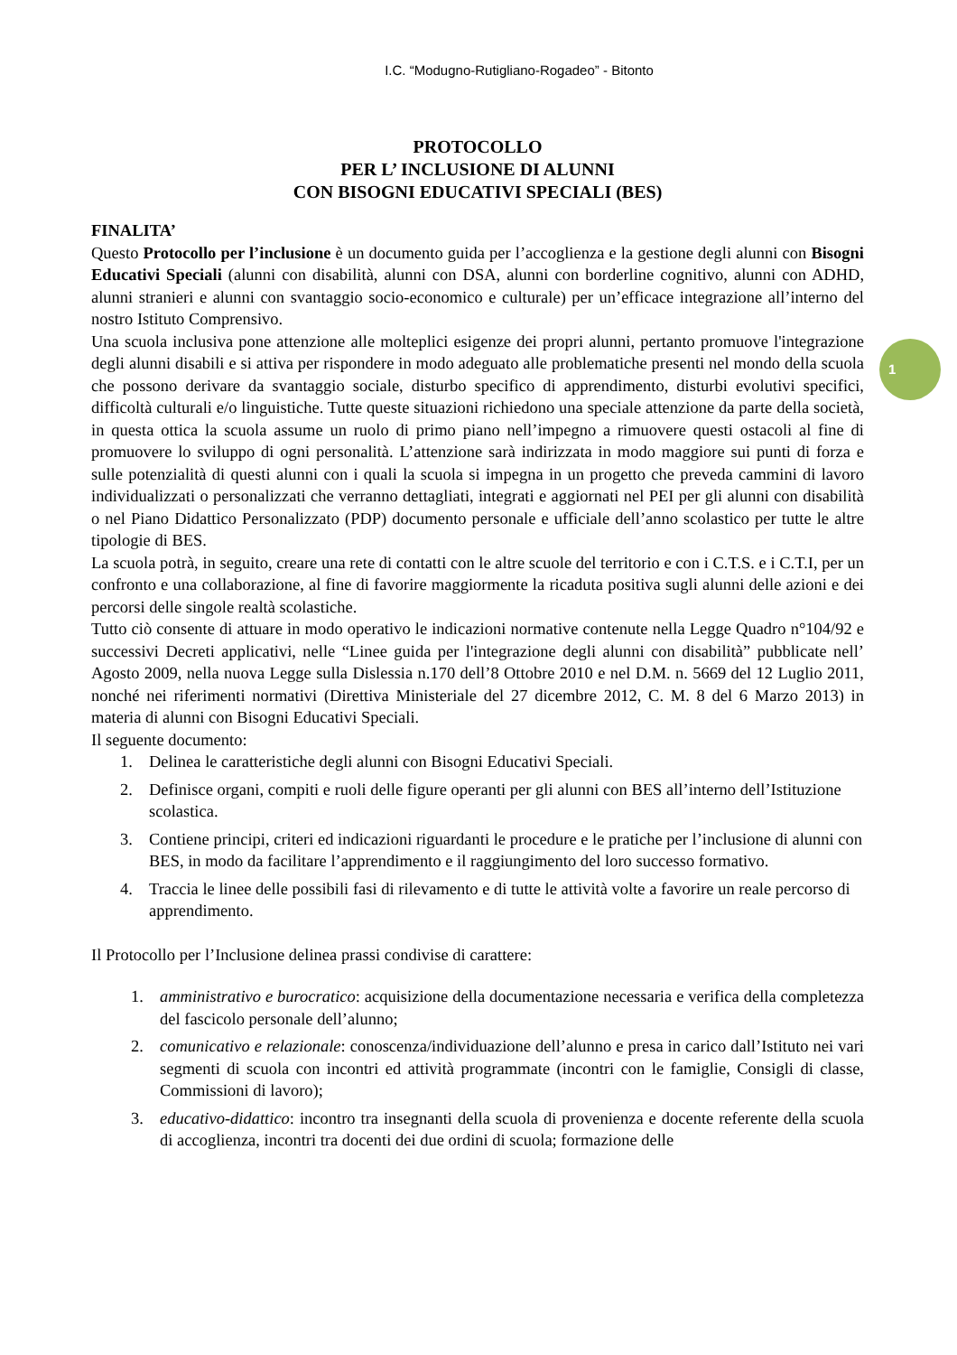I.C. “Modugno-Rutigliano-Rogadeo” - Bitonto
PROTOCOLLO
PER L’ INCLUSIONE DI ALUNNI
CON BISOGNI EDUCATIVI SPECIALI (BES)
FINALITA’
Questo Protocollo per l’inclusione è un documento guida per l’accoglienza e la gestione degli alunni con Bisogni Educativi Speciali (alunni con disabilità, alunni con DSA, alunni con borderline cognitivo, alunni con ADHD, alunni stranieri e alunni con svantaggio socio-economico e culturale) per un’efficace integrazione all’interno del nostro Istituto Comprensivo.
Una scuola inclusiva pone attenzione alle molteplici esigenze dei propri alunni, pertanto promuove l'integrazione degli alunni disabili e si attiva per rispondere in modo adeguato alle problematiche presenti nel mondo della scuola che possono derivare da svantaggio sociale, disturbo specifico di apprendimento, disturbi evolutivi specifici, difficoltà culturali e/o linguistiche. Tutte queste situazioni richiedono una speciale attenzione da parte della società, in questa ottica la scuola assume un ruolo di primo piano nell’impegno a rimuovere questi ostacoli al fine di promuovere lo sviluppo di ogni personalità. L’attenzione sarà indirizzata in modo maggiore sui punti di forza e sulle potenzialità di questi alunni con i quali la scuola si impegna in un progetto che preveda cammini di lavoro individualizzati o personalizzati che verranno dettagliati, integrati e aggiornati nel PEI per gli alunni con disabilità o nel Piano Didattico Personalizzato (PDP) documento personale e ufficiale dell’anno scolastico per tutte le altre tipologie di BES.
La scuola potrà, in seguito, creare una rete di contatti con le altre scuole del territorio e con i C.T.S. e i C.T.I, per un confronto e una collaborazione, al fine di favorire maggiormente la ricaduta positiva sugli alunni delle azioni e dei percorsi delle singole realtà scolastiche.
Tutto ciò consente di attuare in modo operativo le indicazioni normative contenute nella Legge Quadro n°104/92 e successivi Decreti applicativi, nelle “Linee guida per l'integrazione degli alunni con disabilità” pubblicate nell’ Agosto 2009, nella nuova Legge sulla Dislessia n.170 dell’8 Ottobre 2010 e nel D.M. n. 5669 del 12 Luglio 2011, nonché nei riferimenti normativi (Direttiva Ministeriale del 27 dicembre 2012, C. M. 8 del 6 Marzo 2013) in materia di alunni con Bisogni Educativi Speciali.
Il seguente documento:
1. Delinea le caratteristiche degli alunni con Bisogni Educativi Speciali.
2. Definisce organi, compiti e ruoli delle figure operanti per gli alunni con BES all’interno dell’Istituzione scolastica.
3. Contiene principi, criteri ed indicazioni riguardanti le procedure e le pratiche per l’inclusione di alunni con BES, in modo da facilitare l’apprendimento e il raggiungimento del loro successo formativo.
4. Traccia le linee delle possibili fasi di rilevamento e di tutte le attività volte a favorire un reale percorso di apprendimento.
Il Protocollo per l’Inclusione delinea prassi condivise di carattere:
1. amministrativo e burocratico: acquisizione della documentazione necessaria e verifica della completezza del fascicolo personale dell’alunno;
2. comunicativo e relazionale: conoscenza/individuazione dell’alunno e presa in carico dall’Istituto nei vari segmenti di scuola con incontri ed attività programmate (incontri con le famiglie, Consigli di classe, Commissioni di lavoro);
3. educativo-didattico: incontro tra insegnanti della scuola di provenienza e docente referente della scuola di accoglienza, incontri tra docenti dei due ordini di scuola; formazione delle
1